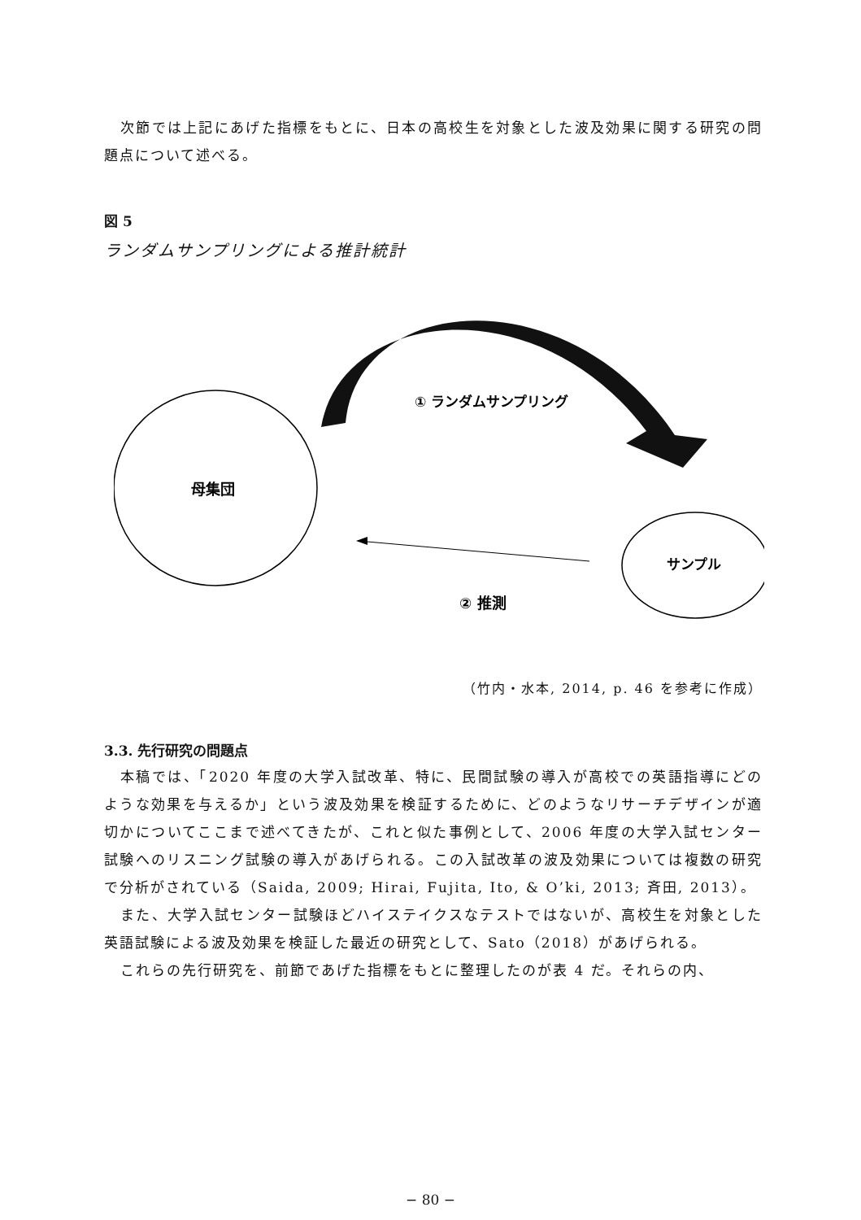次節では上記にあげた指標をもとに、日本の高校生を対象とした波及効果に関する研究の問題点について述べる。
図 5
ランダムサンプリングによる推計統計
母集団
サンプル
① ランダムサンプリング
② 推測
（竹内・水本, 2014, p. 46 を参考に作成）
3.3. 先行研究の問題点
本稿では、「2020 年度の大学入試改革、特に、民間試験の導入が高校での英語指導にどのような効果を与えるか」という波及効果を検証するために、どのようなリサーチデザインが適切かについてここまで述べてきたが、これと似た事例として、2006 年度の大学入試センター試験へのリスニング試験の導入があげられる。この入試改革の波及効果については複数の研究で分析がされている（Saida, 2009; Hirai, Fujita, Ito, & O’ki, 2013; 斉田, 2013）。
また、大学入試センター試験ほどハイステイクスなテストではないが、高校生を対象とした英語試験による波及効果を検証した最近の研究として、Sato（2018）があげられる。
これらの先行研究を、前節であげた指標をもとに整理したのが表 4 だ。それらの内、
− 80 −